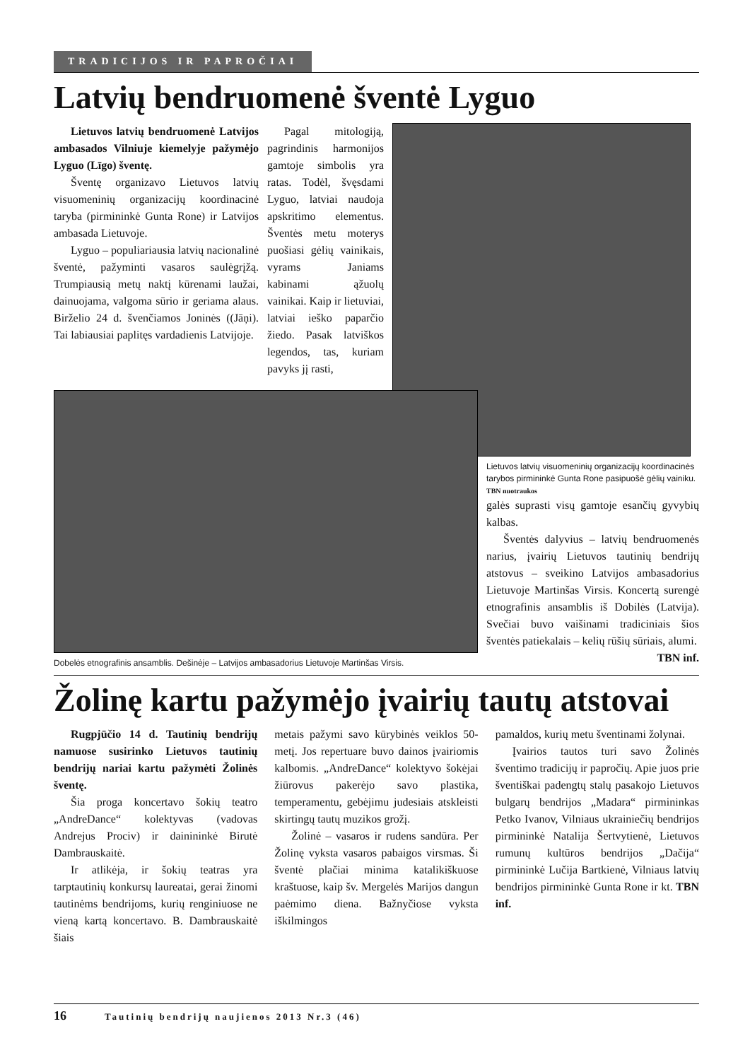TRADICIJOS IR PAPROČIAI
Latvių bendruomenė šventė Lyguo
Lietuvos latvių bendruomenė Latvijos ambasados Vilniuje kiemelyje pažymėjo Lyguo (Līgo) šventę.
Šventę organizavo Lietuvos latvių visuomeninių organizacijų koordinacinė taryba (pirmininkė Gunta Rone) ir Latvijos ambasada Lietuvoje.
Lyguo – populiariausia latvių nacionalinė šventė, pažyminti vasaros saulėgrįžą. Trumpiausią metų naktį kūrenami laužai, dainuojama, valgoma sūrio ir geriama alaus. Birželio 24 d. švenčiamos Joninės ((Jāņi). Tai labiausiai paplitęs vardadienis Latvijoje.
Pagal mitologiją, pagrindinis harmonijos gamtoje simbolis yra ratas. Todėl, švęsdami Lyguo, latviai naudoja apskritimo elementus. Šventės metu moterys puošiasi gėlių vainikais, vyrams Janiams kabinami ąžuolų vainikai. Kaip ir lietuviai, latviai ieško paparčio žiedo. Pasak latviškos legendos, tas, kuriam pavyks jį rasti,
Dobelės etnografinis ansamblis. Dešinėje – Latvijos ambasadorius Lietuvoje Martinšas Virsis.
Lietuvos latvių visuomeninių organizacijų koordinacinės tarybos pirmininkė Gunta Rone pasipuošė gėlių vainiku. TBN nuotraukos
galės suprasti visų gamtoje esančių gyvybių kalbas.
Šventės dalyvius – latvių bendruomenės narius, įvairių Lietuvos tautinių bendrijų atstovus – sveikino Latvijos ambasadorius Lietuvoje Martinšas Virsis. Koncertą surengė etnografinis ansamblis iš Dobilės (Latvija). Svečiai buvo vaišinami tradiciniais šios šventės patiekalais – kelių rūšių sūriais, alumi.
TBN inf.
Žolinę kartu pažymėjo įvairių tautų atstovai
Rugpjūčio 14 d. Tautinių bendrijų namuose susirinko Lietuvos tautinių bendrijų nariai kartu pažymėti Žolinės šventę.
Šia proga koncertavo šokių teatro „AndreDance“ kolektyvas (vadovas Andrejus Prociv) ir dainininkė Birutė Dambrauskaitė.
Ir atlikėja, ir šokių teatras yra tarptautinių konkursų laureatai, gerai žinomi tautinėms bendrijoms, kurių renginiuose ne vieną kartą koncertavo. B. Dambrauskaitė šiais
metais pažymi savo kūrybinės veiklos 50-metį. Jos repertuare buvo dainos įvairiomis kalbomis. „AndreDance“ kolektyvo šokėjai žiūrovus pakerėjo savo plastika, temperamentu, gebėjimu judesiais atskleisti skirtingų tautų muzikos grožį.
Žolinė – vasaros ir rudens sandūra. Per Žolinę vyksta vasaros pabaigos virsmas. Ši šventė plačiai minima katalikiškuose kraštuose, kaip šv. Mergelės Marijos dangun paėmimo diena. Bažnyčiose vyksta iškilmingos
pamaldos, kurių metu šventinami žolynai.
Įvairios tautos turi savo Žolinės šventimo tradicijų ir papročių. Apie juos prie šventiškai padengtų stalų pasakojo Lietuvos bulgarų bendrijos „Madara“ pirmininkas Petko Ivanov, Vilniaus ukrainiečių bendrijos pirmininkė Natalija Šertvytienė, Lietuvos rumunų kultūros bendrijos „Dačija“ pirmininkė Lučija Bartkienė, Vilniaus latvių bendrijos pirmininkė Gunta Rone ir kt. TBN inf.
16 Tautinių bendrijų naujienos 2013 Nr.3 (46)